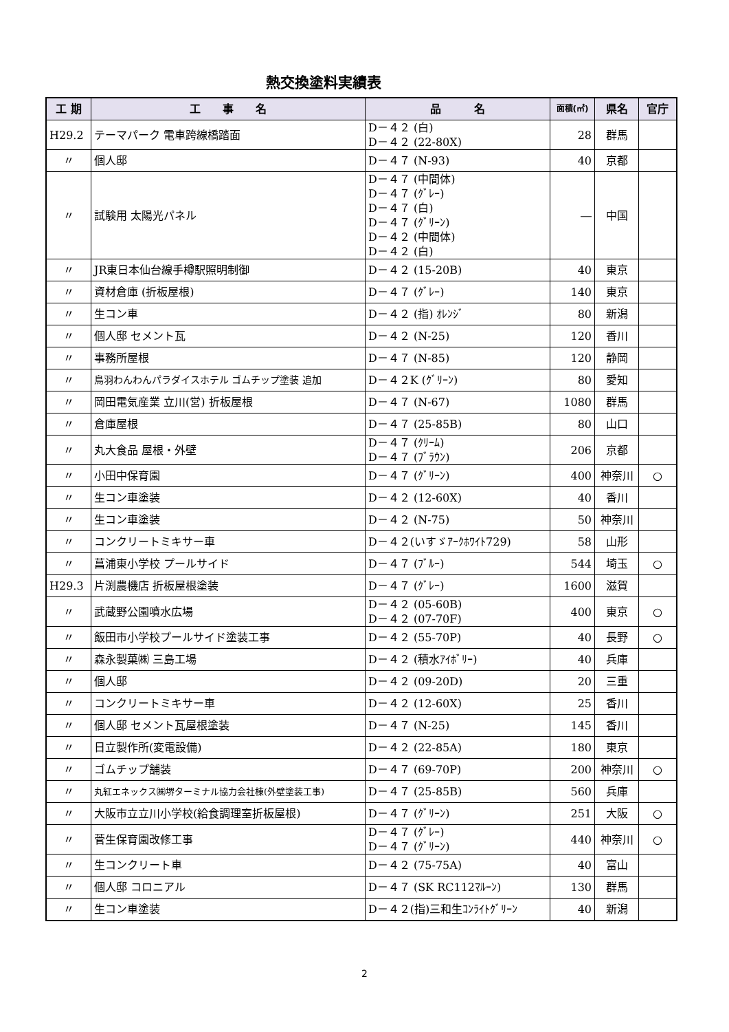熱交換塗料実績表
| 工 期 | 工 事 名 | 品 名 | 面積(㎡) | 県名 | 官庁 |
| --- | --- | --- | --- | --- | --- |
| H29.2 | テーマパーク 電車跨線橋踏面 | D－４２ (白) D－４２ (22-80X) | 28 | 群馬 | |
| 〃 | 個人邸 | D－４７ (N-93) | 40 | 京都 | |
| 〃 | 試験用 太陽光パネル | D－４７ (中間体) D－４７ (ｸﾞﾚｰ) D－４７ (白) D－４７ (ｸﾞﾘｰﾝ) D－４２ (中間体) D－４２ (白) | ― | 中国 | |
| 〃 | JR東日本仙台線手樽駅照明制御 | D－４２ (15-20B) | 40 | 東京 | |
| 〃 | 資材倉庫 (折板屋根) | D－４７ (ｸﾞﾚｰ) | 140 | 東京 | |
| 〃 | 生コン車 | D－４２ (指) ｵﾚﾝｼﾞ | 80 | 新潟 | |
| 〃 | 個人邸 セメント瓦 | D－４２ (N-25) | 120 | 香川 | |
| 〃 | 事務所屋根 | D－４７ (N-85) | 120 | 静岡 | |
| 〃 | 鳥羽わんわんパラダイスホテル ゴムチップ塗装 追加 | D－４２K (ｸﾞﾘｰﾝ) | 80 | 愛知 | |
| 〃 | 岡田電気産業 立川(営) 折板屋根 | D－４７ (N-67) | 1080 | 群馬 | |
| 〃 | 倉庫屋根 | D－４７ (25-85B) | 80 | 山口 | |
| 〃 | 丸大食品 屋根・外壁 | D－４７ (ｸﾘｰﾑ) D－４７ (ﾌﾞﾗｳﾝ) | 206 | 京都 | |
| 〃 | 小田中保育園 | D－４７ (ｸﾞﾘｰﾝ) | 400 | 神奈川 | ○ |
| 〃 | 生コン車塗装 | D－４２ (12-60X) | 40 | 香川 | |
| 〃 | 生コン車塗装 | D－４２ (N-75) | 50 | 神奈川 | |
| 〃 | コンクリートミキサー車 | D－４２(いすゞｱｰｸﾎﾜｲﾄ729) | 58 | 山形 | |
| 〃 | 菖浦東小学校 プールサイド | D－４７ (ﾌﾞﾙｰ) | 544 | 埼玉 | ○ |
| H29.3 | 片渕農機店 折板屋根塗装 | D－４７ (ｸﾞﾚｰ) | 1600 | 滋賀 | |
| 〃 | 武蔵野公園噴水広場 | D－４２ (05-60B) D－４２ (07-70F) | 400 | 東京 | ○ |
| 〃 | 飯田市小学校プールサイド塗装工事 | D－４２ (55-70P) | 40 | 長野 | ○ |
| 〃 | 森永製菓㈱ 三島工場 | D－４２ (積水ｱｲﾎﾞﾘｰ) | 40 | 兵庫 | |
| 〃 | 個人邸 | D－４２ (09-20D) | 20 | 三重 | |
| 〃 | コンクリートミキサー車 | D－４２ (12-60X) | 25 | 香川 | |
| 〃 | 個人邸 セメント瓦屋根塗装 | D－４７ (N-25) | 145 | 香川 | |
| 〃 | 日立製作所(変電設備) | D－４２ (22-85A) | 180 | 東京 | |
| 〃 | ゴムチップ舗装 | D－４７ (69-70P) | 200 | 神奈川 | ○ |
| 〃 | 丸紅エネックス㈱堺ターミナル協力会社棟(外壁塗装工事) | D－４７ (25-85B) | 560 | 兵庫 | |
| 〃 | 大阪市立立川小学校(給食調理室折板屋根) | D－４７ (ｸﾞﾘｰﾝ) | 251 | 大阪 | ○ |
| 〃 | 菅生保育園改修工事 | D－４７ (ｸﾞﾚｰ) D－４７ (ｸﾞﾘｰﾝ) | 440 | 神奈川 | ○ |
| 〃 | 生コンクリート車 | D－４２ (75-75A) | 40 | 富山 | |
| 〃 | 個人邸 コロニアル | D－４７ (SK RC112ﾏﾙｰﾝ) | 130 | 群馬 | |
| 〃 | 生コン車塗装 | D－４２(指)三和生ｺﾝﾗｲﾄｸﾞﾘｰﾝ | 40 | 新潟 | |
2